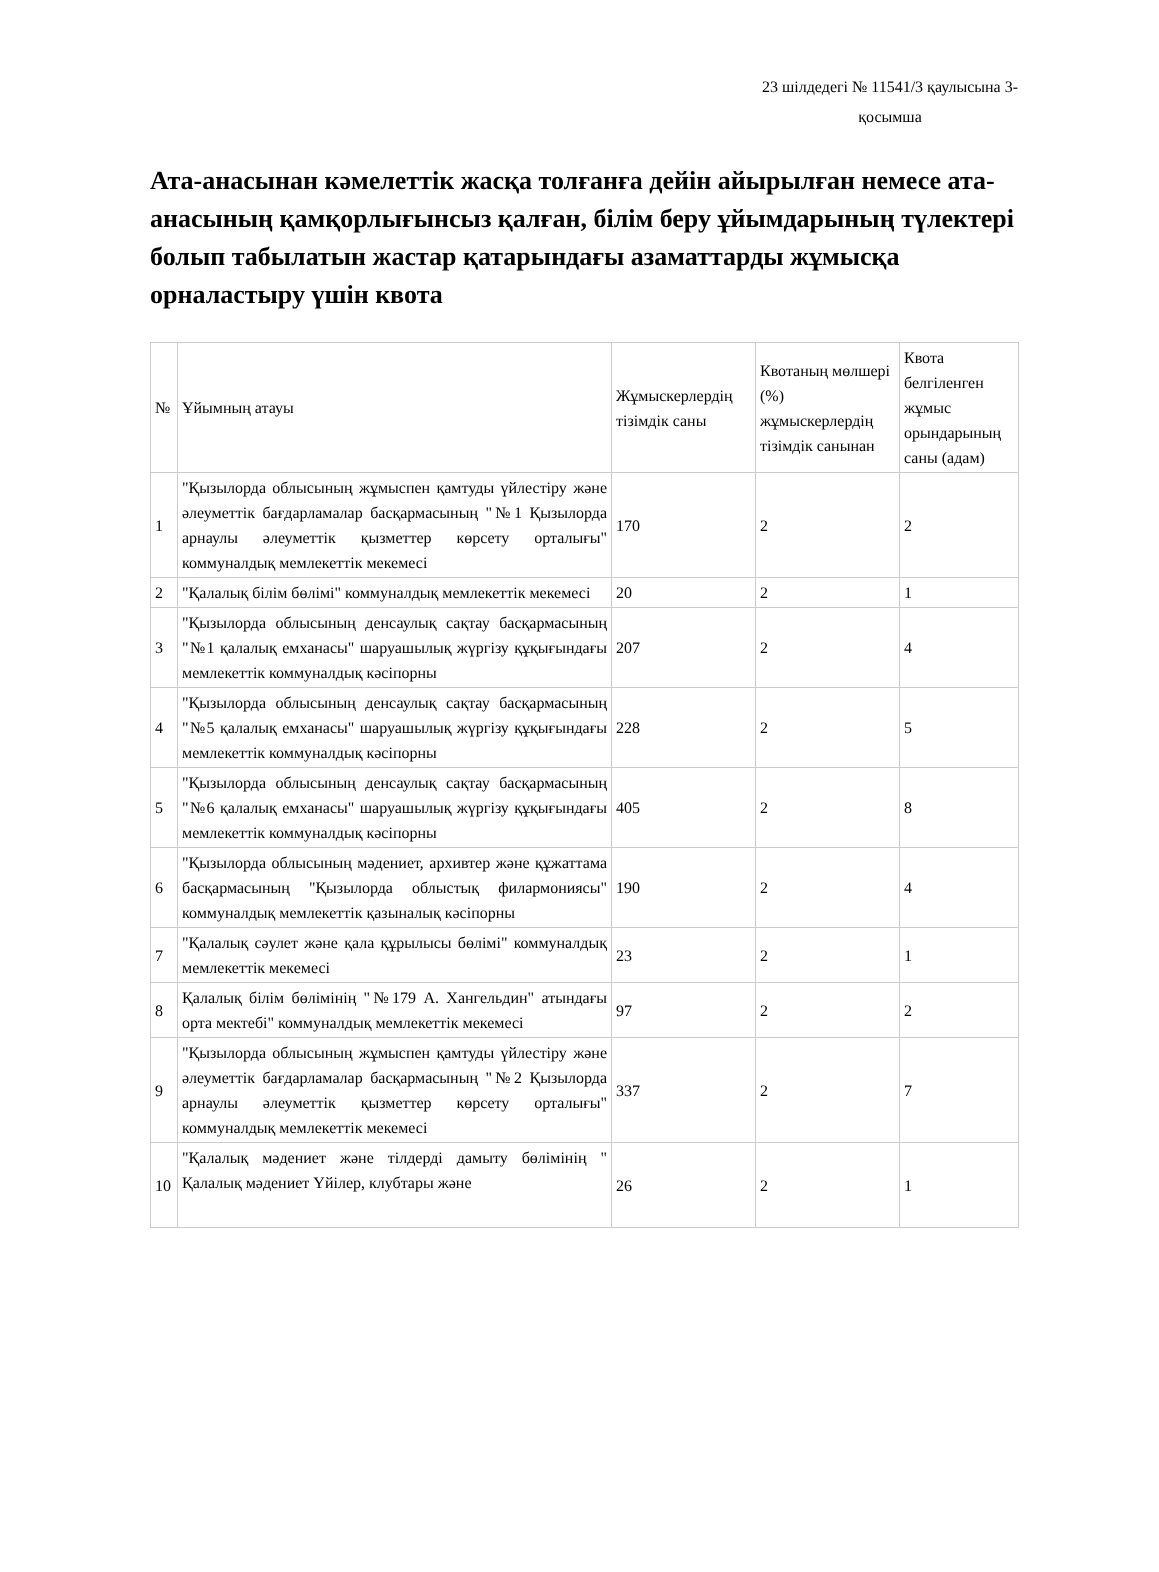23 шілдедегі № 11541/3 қаулысына 3-қосымша
Ата-анасынан кәмелеттік жасқа толғанға дейін айырылған немесе ата-анасының қамқорлығынсыз қалған, білім беру ұйымдарының түлектері болып табылатын жастар қатарындағы азаматтарды жұмысқа орналастыру үшін квота
| № | Ұйымның атауы | Жұмыскерлердің тізімдік саны | Квотаның мөлшері (%) жұмыскерлердің тізімдік санынан | Квота белгіленген жұмыс орындарының саны (адам) |
| --- | --- | --- | --- | --- |
| 1 | "Қызылорда облысының жұмыспен қамтуды үйлестіру және әлеуметтік бағдарламалар басқармасының "№1 Қызылорда арнаулы әлеуметтік қызметтер көрсету орталығы" коммуналдық мемлекеттік мекемесі | 170 | 2 | 2 |
| 2 | "Қалалық білім бөлімі" коммуналдық мемлекеттік мекемесі | 20 | 2 | 1 |
| 3 | "Қызылорда облысының денсаулық сақтау басқармасының "№1 қалалық емханасы" шаруашылық жүргізу құқығындағы мемлекеттік коммуналдық кәсіпорны | 207 | 2 | 4 |
| 4 | "Қызылорда облысының денсаулық сақтау басқармасының "№5 қалалық емханасы" шаруашылық жүргізу құқығындағы мемлекеттік коммуналдық кәсіпорны | 228 | 2 | 5 |
| 5 | "Қызылорда облысының денсаулық сақтау басқармасының "№6 қалалық емханасы" шаруашылық жүргізу құқығындағы мемлекеттік коммуналдық кәсіпорны | 405 | 2 | 8 |
| 6 | "Қызылорда облысының мәдениет, архивтер және құжаттама басқармасының "Қызылорда облыстық филармониясы" коммуналдық мемлекеттік қазыналық кәсіпорны | 190 | 2 | 4 |
| 7 | "Қалалық сәулет және қала құрылысы бөлімі" коммуналдық мемлекеттік мекемесі | 23 | 2 | 1 |
| 8 | Қалалық білім бөлімінің "№179 А. Хангельдин" атындағы орта мектебі" коммуналдық мемлекеттік мекемесі | 97 | 2 | 2 |
| 9 | "Қызылорда облысының жұмыспен қамтуды үйлестіру және әлеуметтік бағдарламалар басқармасының "№2 Қызылорда арнаулы әлеуметтік қызметтер көрсету орталығы" коммуналдық мемлекеттік мекемесі | 337 | 2 | 7 |
| 10 | "Қалалық мәдениет және тілдерді дамыту бөлімінің " Қалалық мәдениет Үйілер, клубтары және | 26 | 2 | 1 |